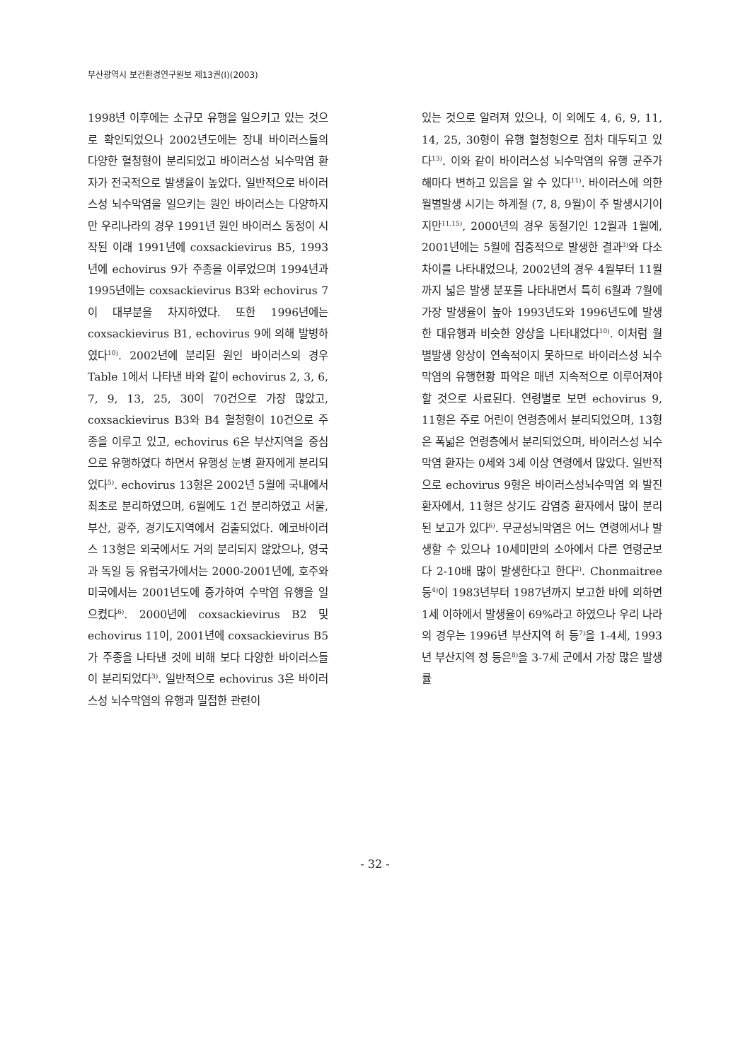부산광역시 보건환경연구원보 제13권(I)(2003)
1998년 이후에는 소규모 유행을 일으키고 있는 것으로 확인되었으나 2002년도에는 장내 바이러스들의 다양한 혈청형이 분리되었고 바이러스성 뇌수막염 환자가 전국적으로 발생율이 높았다. 일반적으로 바이러스성 뇌수막염을 일으키는 원인 바이러스는 다양하지만 우리나라의 경우 1991년 원인 바이러스 동정이 시작된 이래 1991년에 coxsackievirus B5, 1993년에 echovirus 9가 주종을 이루었으며 1994년과 1995년에는 coxsackievirus B3와 echovirus 7이 대부분을 차지하였다. 또한 1996년에는 coxsackievirus B1, echovirus 9에 의해 발병하였다<sup>10)</sup>. 2002년에 분리된 원인 바이러스의 경우 Table 1에서 나타낸 바와 같이 echovirus 2, 3, 6, 7, 9, 13, 25, 30이 70건으로 가장 많았고, coxsackievirus B3와 B4 혈청형이 10건으로 주종을 이루고 있고, echovirus 6은 부산지역을 중심으로 유행하였다 하면서 유행성 눈병 환자에게 분리되었다<sup>5)</sup>. echovirus 13형은 2002년 5월에 국내에서 최초로 분리하였으며, 6월에도 1건 분리하였고 서울, 부산, 광주, 경기도지역에서 검출되었다. 에코바이러스 13형은 외국에서도 거의 분리되지 않았으나, 영국과 독일 등 유럽국가에서는 2000-2001년에, 호주와 미국에서는 2001년도에 증가하여 수막염 유행을 일으켰다<sup>6)</sup>. 2000년에 coxsackievirus B2 및 echovirus 11이, 2001년에 coxsackievirus B5가 주종을 나타낸 것에 비해 보다 다양한 바이러스들이 분리되었다<sup>3)</sup>. 일반적으로 echovirus 3은 바이러스성 뇌수막염의 유행과 밀접한 관련이
있는 것으로 알려져 있으나, 이 외에도 4, 6, 9, 11, 14, 25, 30형이 유행 혈청형으로 점차 대두되고 있다<sup>13)</sup>. 이와 같이 바이러스성 뇌수막염의 유행 균주가 해마다 변하고 있음을 알 수 있다<sup>11)</sup>. 바이러스에 의한 월별발생 시기는 하계절 (7, 8, 9월)이 주 발생시기이지만<sup>11,15)</sup>, 2000년의 경우 동절기인 12월과 1월에, 2001년에는 5월에 집중적으로 발생한 결과<sup>3)</sup>와 다소 차이를 나타내었으나, 2002년의 경우 4월부터 11월까지 넓은 발생 분포를 나타내면서 특히 6월과 7월에 가장 발생율이 높아 1993년도와 1996년도에 발생한 대유행과 비슷한 양상을 나타내었다<sup>10)</sup>. 이처럼 월별발생 양상이 연속적이지 못하므로 바이러스성 뇌수막염의 유행현황 파악은 매년 지속적으로 이루어져야 할 것으로 사료된다. 연령별로 보면 echovirus 9, 11형은 주로 어린이 연령층에서 분리되었으며, 13형은 폭넓은 연령층에서 분리되었으며, 바이러스성 뇌수막염 환자는 0세와 3세 이상 연령에서 많았다. 일반적으로 echovirus 9형은 바이러스성뇌수막염 외 발진 환자에서, 11형은 상기도 감염증 환자에서 많이 분리된 보고가 있다<sup>6)</sup>. 무균성뇌막염은 어느 연령에서나 발생할 수 있으나 10세미만의 소아에서 다른 연령군보다 2-10배 많이 발생한다고 한다<sup>2)</sup>. Chonmaitree 등<sup>4)</sup>이 1983년부터 1987년까지 보고한 바에 의하면 1세 이하에서 발생율이 69%라고 하였으나 우리 나라의 경우는 1996년 부산지역 허 등<sup>7)</sup>을 1-4세, 1993년 부산지역 정 등은<sup>8)</sup>을 3-7세 군에서 가장 많은 발생률
- 32 -